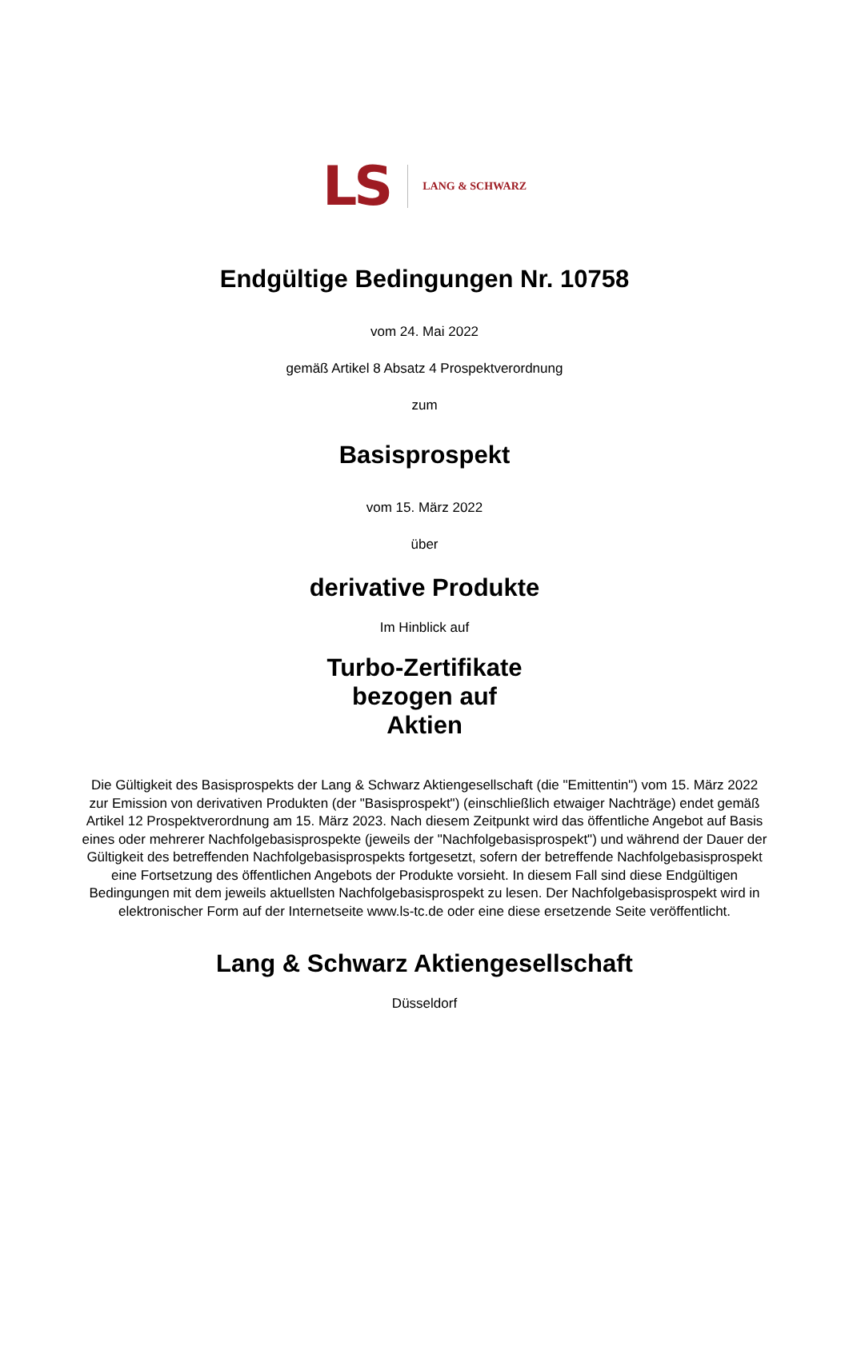LS LANG & SCHWARZ
Endgültige Bedingungen Nr. 10758
vom 24. Mai 2022
gemäß Artikel 8 Absatz 4 Prospektverordnung
zum
Basisprospekt
vom 15. März 2022
über
derivative Produkte
Im Hinblick auf
Turbo-Zertifikate
bezogen auf
Aktien
Die Gültigkeit des Basisprospekts der Lang & Schwarz Aktiengesellschaft (die "Emittentin") vom 15. März 2022 zur Emission von derivativen Produkten (der "Basisprospekt") (einschließlich etwaiger Nachträge) endet gemäß Artikel 12 Prospektverordnung am 15. März 2023. Nach diesem Zeitpunkt wird das öffentliche Angebot auf Basis eines oder mehrerer Nachfolgebasisprospekte (jeweils der "Nachfolgebasisprospekt") und während der Dauer der Gültigkeit des betreffenden Nachfolgebasisprospekts fortgesetzt, sofern der betreffende Nachfolgebasisprospekt eine Fortsetzung des öffentlichen Angebots der Produkte vorsieht. In diesem Fall sind diese Endgültigen Bedingungen mit dem jeweils aktuellsten Nachfolgebasisprospekt zu lesen. Der Nachfolgebasisprospekt wird in elektronischer Form auf der Internetseite www.ls-tc.de oder eine diese ersetzende Seite veröffentlicht.
Lang & Schwarz Aktiengesellschaft
Düsseldorf